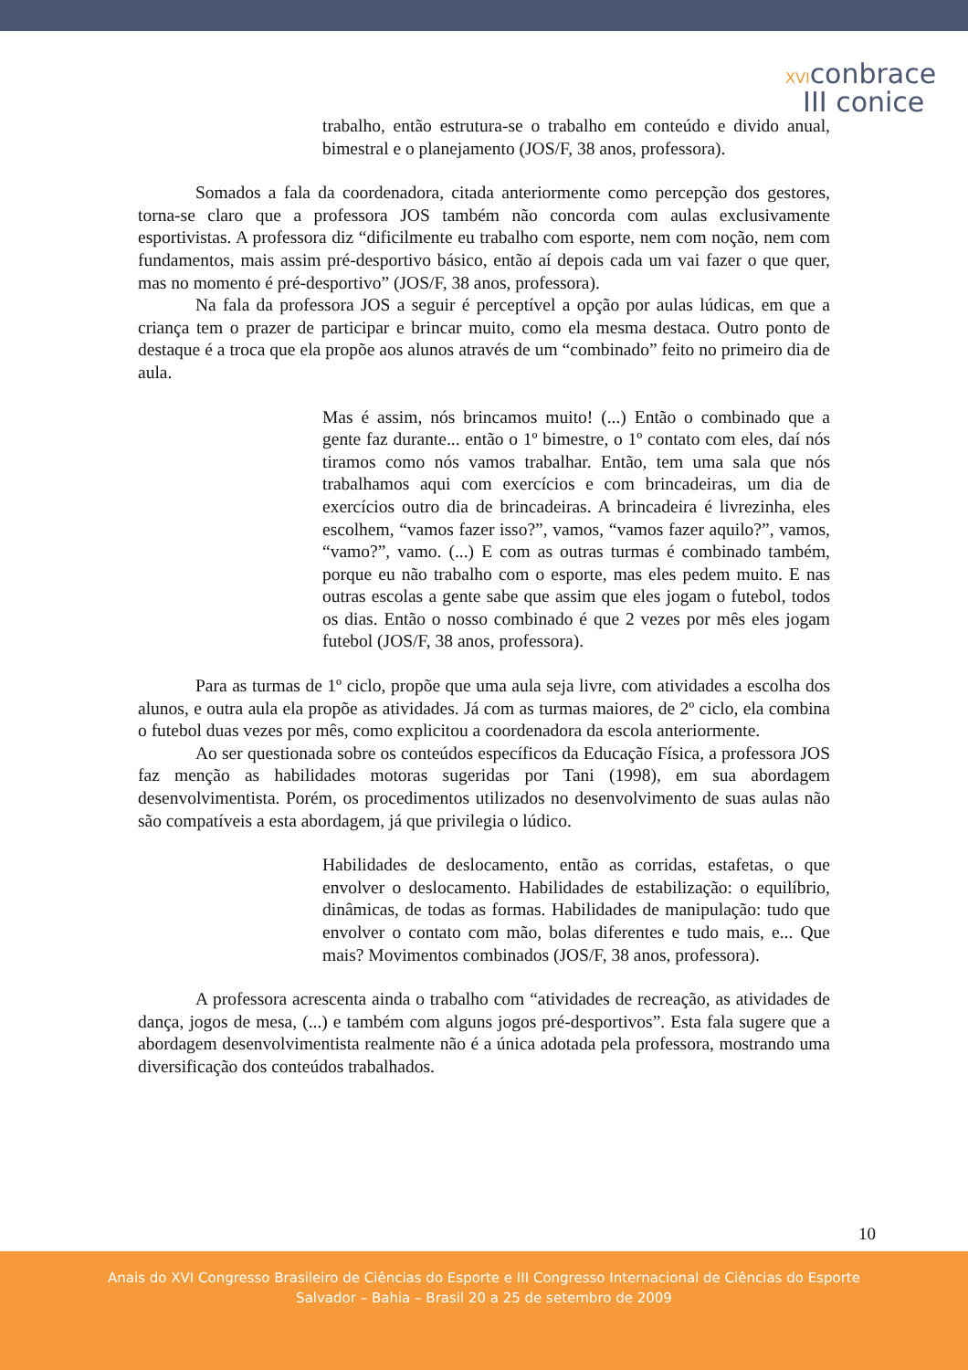XVIconbrace
III conice
trabalho, então estrutura-se o trabalho em conteúdo e divido anual, bimestral e o planejamento (JOS/F, 38 anos, professora).
Somados a fala da coordenadora, citada anteriormente como percepção dos gestores, torna-se claro que a professora JOS também não concorda com aulas exclusivamente esportivistas. A professora diz “dificilmente eu trabalho com esporte, nem com noção, nem com fundamentos, mais assim pré-desportivo básico, então aí depois cada um vai fazer o que quer, mas no momento é pré-desportivo” (JOS/F, 38 anos, professora).
Na fala da professora JOS a seguir é perceptível a opção por aulas lúdicas, em que a criança tem o prazer de participar e brincar muito, como ela mesma destaca. Outro ponto de destaque é a troca que ela propõe aos alunos através de um “combinado” feito no primeiro dia de aula.
Mas é assim, nós brincamos muito! (...) Então o combinado que a gente faz durante... então o 1º bimestre, o 1º contato com eles, daí nós tiramos como nós vamos trabalhar. Então, tem uma sala que nós trabalhamos aqui com exercícios e com brincadeiras, um dia de exercícios outro dia de brincadeiras. A brincadeira é livrezinha, eles escolhem, “vamos fazer isso?”, vamos, “vamos fazer aquilo?”, vamos, “vamo?”, vamo. (...) E com as outras turmas é combinado também, porque eu não trabalho com o esporte, mas eles pedem muito. E nas outras escolas a gente sabe que assim que eles jogam o futebol, todos os dias. Então o nosso combinado é que 2 vezes por mês eles jogam futebol (JOS/F, 38 anos, professora).
Para as turmas de 1º ciclo, propõe que uma aula seja livre, com atividades a escolha dos alunos, e outra aula ela propõe as atividades. Já com as turmas maiores, de 2º ciclo, ela combina o futebol duas vezes por mês, como explicitou a coordenadora da escola anteriormente.
Ao ser questionada sobre os conteúdos específicos da Educação Física, a professora JOS faz menção as habilidades motoras sugeridas por Tani (1998), em sua abordagem desenvolvimentista. Porém, os procedimentos utilizados no desenvolvimento de suas aulas não são compatíveis a esta abordagem, já que privilegia o lúdico.
Habilidades de deslocamento, então as corridas, estafetas, o que envolver o deslocamento. Habilidades de estabilização: o equilíbrio, dinâmicas, de todas as formas. Habilidades de manipulação: tudo que envolver o contato com mão, bolas diferentes e tudo mais, e... Que mais? Movimentos combinados (JOS/F, 38 anos, professora).
A professora acrescenta ainda o trabalho com “atividades de recreação, as atividades de dança, jogos de mesa, (...) e também com alguns jogos pré-desportivos”. Esta fala sugere que a abordagem desenvolvimentista realmente não é a única adotada pela professora, mostrando uma diversificação dos conteúdos trabalhados.
10
Anais do XVI Congresso Brasileiro de Ciências do Esporte e III Congresso Internacional de Ciências do Esporte
Salvador – Bahia – Brasil 20 a 25 de setembro de 2009